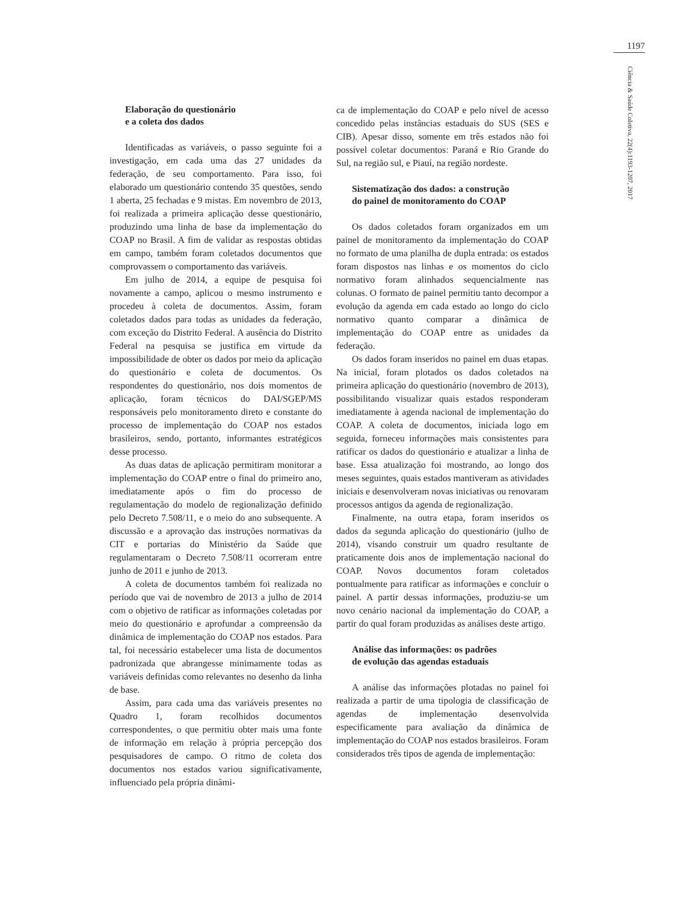1197
Ciência & Saúde Coletiva, 22(4):1193-1207, 2017
Elaboração do questionário
e a coleta dos dados
Identificadas as variáveis, o passo seguinte foi a investigação, em cada uma das 27 unidades da federação, de seu comportamento. Para isso, foi elaborado um questionário contendo 35 questões, sendo 1 aberta, 25 fechadas e 9 mistas. Em novembro de 2013, foi realizada a primeira aplicação desse questionário, produzindo uma linha de base da implementação do COAP no Brasil. A fim de validar as respostas obtidas em campo, também foram coletados documentos que comprovassem o comportamento das variáveis.
Em julho de 2014, a equipe de pesquisa foi novamente a campo, aplicou o mesmo instrumento e procedeu à coleta de documentos. Assim, foram coletados dados para todas as unidades da federação, com exceção do Distrito Federal. A ausência do Distrito Federal na pesquisa se justifica em virtude da impossibilidade de obter os dados por meio da aplicação do questionário e coleta de documentos. Os respondentes do questionário, nos dois momentos de aplicação, foram técnicos do DAI/SGEP/MS responsáveis pelo monitoramento direto e constante do processo de implementação do COAP nos estados brasileiros, sendo, portanto, informantes estratégicos desse processo.
As duas datas de aplicação permitiram monitorar a implementação do COAP entre o final do primeiro ano, imediatamente após o fim do processo de regulamentação do modelo de regionalização definido pelo Decreto 7.508/11, e o meio do ano subsequente. A discussão e a aprovação das instruções normativas da CIT e portarias do Ministério da Saúde que regulamentaram o Decreto 7.508/11 ocorreram entre junho de 2011 e junho de 2013.
A coleta de documentos também foi realizada no período que vai de novembro de 2013 a julho de 2014 com o objetivo de ratificar as informações coletadas por meio do questionário e aprofundar a compreensão da dinâmica de implementação do COAP nos estados. Para tal, foi necessário estabelecer uma lista de documentos padronizada que abrangesse minimamente todas as variáveis definidas como relevantes no desenho da linha de base.
Assim, para cada uma das variáveis presentes no Quadro 1, foram recolhidos documentos correspondentes, o que permitiu obter mais uma fonte de informação em relação à própria percepção dos pesquisadores de campo. O ritmo de coleta dos documentos nos estados variou significativamente, influenciado pela própria dinâmi-
ca de implementação do COAP e pelo nível de acesso concedido pelas instâncias estaduais do SUS (SES e CIB). Apesar disso, somente em três estados não foi possível coletar documentos: Paraná e Rio Grande do Sul, na região sul, e Piauí, na região nordeste.
Sistematização dos dados: a construção
do painel de monitoramento do COAP
Os dados coletados foram organizados em um painel de monitoramento da implementação do COAP no formato de uma planilha de dupla entrada: os estados foram dispostos nas linhas e os momentos do ciclo normativo foram alinhados sequencialmente nas colunas. O formato de painel permitiu tanto decompor a evolução da agenda em cada estado ao longo do ciclo normativo quanto comparar a dinâmica de implementação do COAP entre as unidades da federação.
Os dados foram inseridos no painel em duas etapas. Na inicial, foram plotados os dados coletados na primeira aplicação do questionário (novembro de 2013), possibilitando visualizar quais estados responderam imediatamente à agenda nacional de implementação do COAP. A coleta de documentos, iniciada logo em seguida, forneceu informações mais consistentes para ratificar os dados do questionário e atualizar a linha de base. Essa atualização foi mostrando, ao longo dos meses seguintes, quais estados mantiveram as atividades iniciais e desenvolveram novas iniciativas ou renovaram processos antigos da agenda de regionalização.
Finalmente, na outra etapa, foram inseridos os dados da segunda aplicação do questionário (julho de 2014), visando construir um quadro resultante de praticamente dois anos de implementação nacional do COAP. Novos documentos foram coletados pontualmente para ratificar as informações e concluir o painel. A partir dessas informações, produziu-se um novo cenário nacional da implementação do COAP, a partir do qual foram produzidas as análises deste artigo.
Análise das informações: os padrões
de evolução das agendas estaduais
A análise das informações plotadas no painel foi realizada a partir de uma tipologia de classificação de agendas de implementação desenvolvida especificamente para avaliação da dinâmica de implementação do COAP nos estados brasileiros. Foram considerados três tipos de agenda de implementação: